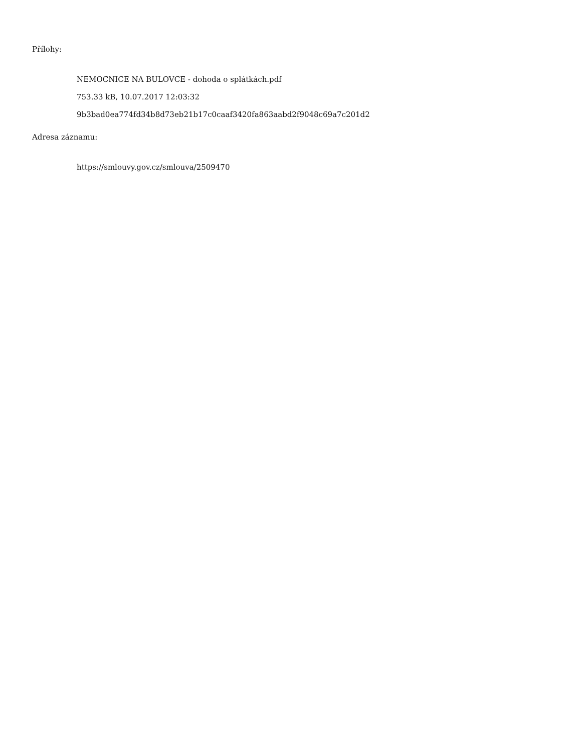Přílohy:
NEMOCNICE NA BULOVCE - dohoda o splátkách.pdf
753.33 kB, 10.07.2017 12:03:32
9b3bad0ea774fd34b8d73eb21b17c0caaf3420fa863aabd2f9048c69a7c201d2
Adresa záznamu:
https://smlouvy.gov.cz/smlouva/2509470